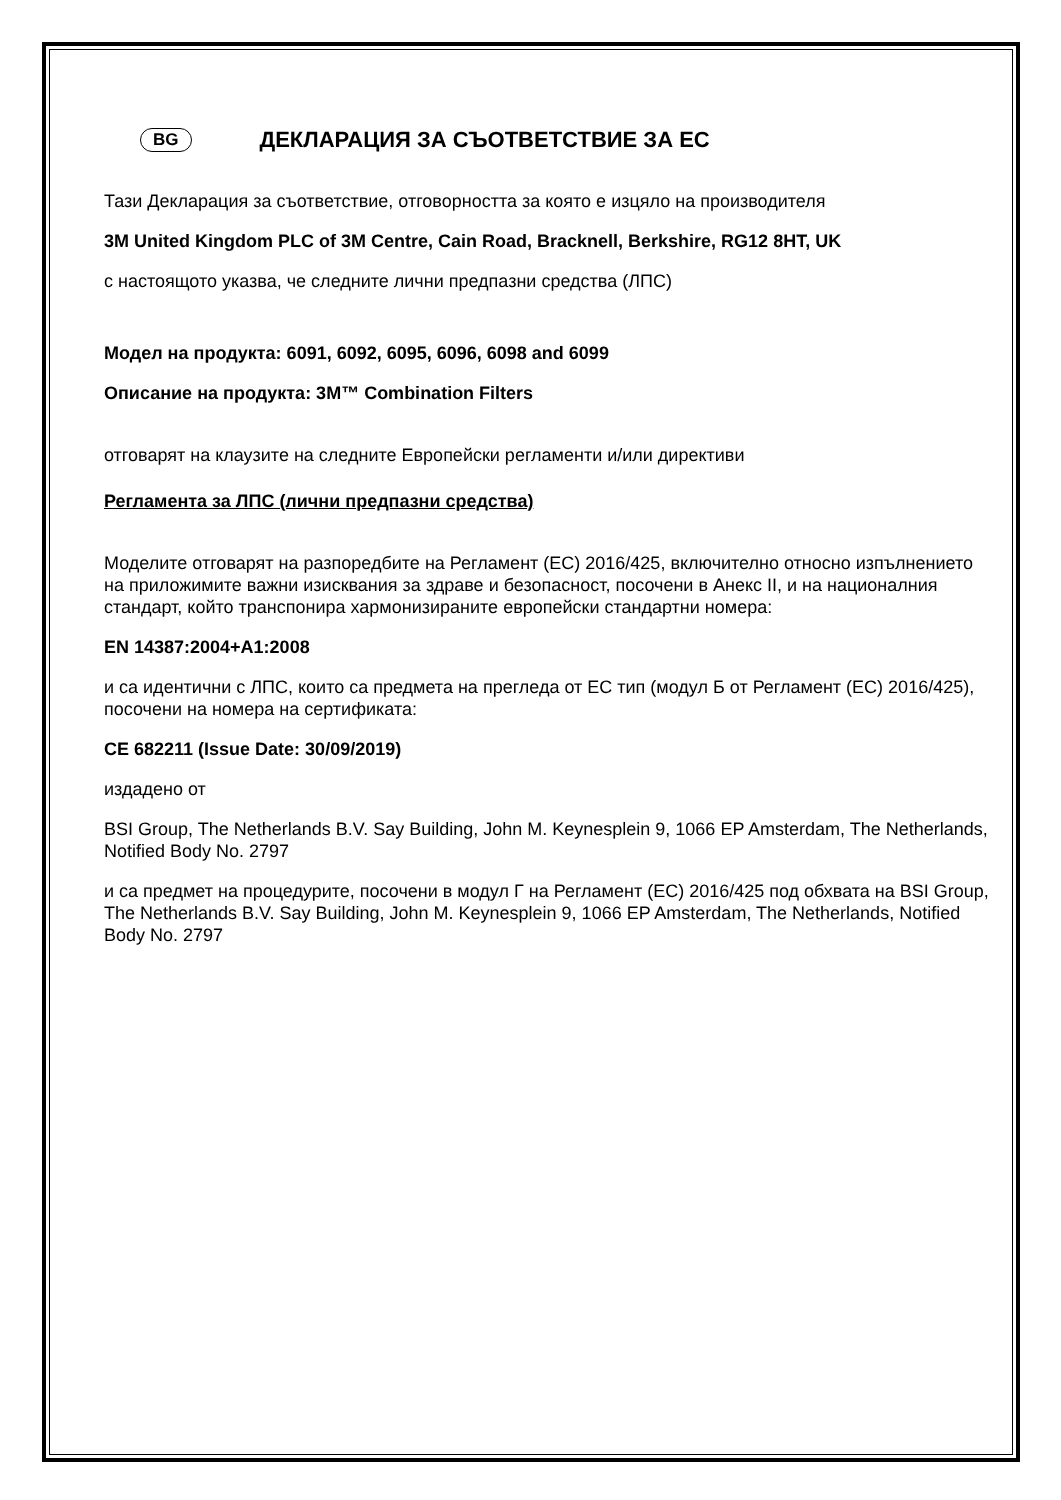BG ДЕКЛАРАЦИЯ ЗА СЪОТВЕТСТВИЕ ЗА ЕС
Тази Декларация за съответствие, отговорността за която е изцяло на производителя
3M United Kingdom PLC of 3M Centre, Cain Road, Bracknell, Berkshire, RG12 8HT, UK
с настоящото указва, че следните лични предпазни средства (ЛПС)
Модел на продукта: 6091, 6092, 6095, 6096, 6098 and 6099
Описание на продукта: 3M™ Combination Filters
отговарят на клаузите на следните Европейски регламенти и/или директиви
Регламента за ЛПС (лични предпазни средства)
Моделите отговарят на разпоредбите на Регламент (ЕС) 2016/425, включително относно изпълнението на приложимите важни изисквания за здраве и безопасност, посочени в Анекс II, и на националния стандарт, който транспонира хармонизираните европейски стандартни номера:
EN 14387:2004+A1:2008
и са идентични с ЛПС, които са предмета на прегледа от ЕС тип (модул Б от Регламент (ЕС) 2016/425), посочени на номера на сертификата:
CE 682211 (Issue Date: 30/09/2019)
издадено от
BSI Group, The Netherlands B.V. Say Building, John M. Keynesplein 9, 1066 EP Amsterdam, The Netherlands, Notified Body No. 2797
и са предмет на процедурите, посочени в модул Г на Регламент (ЕС) 2016/425 под обхвата на BSI Group, The Netherlands B.V. Say Building, John M. Keynesplein 9, 1066 EP Amsterdam, The Netherlands, Notified Body No. 2797